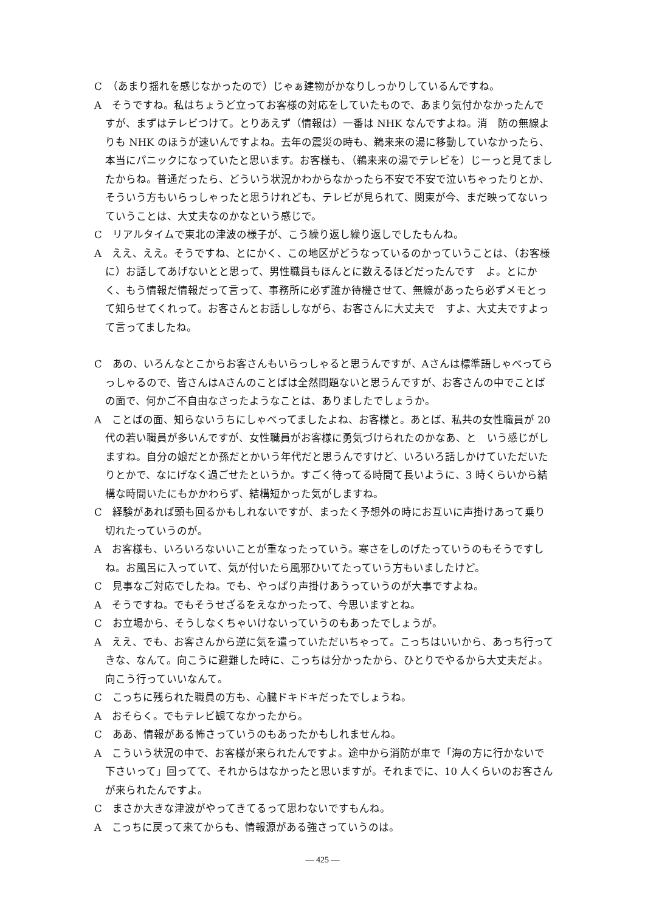C　（あまり揺れを感じなかったので）じゃぁ建物がかなりしっかりしているんですね。
A　そうですね。私はちょうど立ってお客様の対応をしていたもので、あまり気付かなかったんですが、まずはテレビつけて。とりあえず（情報は）一番は NHK なんですよね。消　防の無線よりも NHK のほうが速いんですよね。去年の震災の時も、鵜来来の湯に移動していなかったら、本当にパニックになっていたと思います。お客様も、（鵜来来の湯でテレビを）じーっと見てましたからね。普通だったら、どういう状況かわからなかったら不安で不安で泣いちゃったりとか、そういう方もいらっしゃったと思うけれども、テレビが見られて、関東が今、まだ映ってないっていうことは、大丈夫なのかなという感じで。
C　リアルタイムで東北の津波の様子が、こう繰り返し繰り返しでしたもんね。
A　ええ、ええ。そうですね、とにかく、この地区がどうなっているのかっていうことは、（お客様に）お話してあげないとと思って、男性職員もほんとに数えるほどだったんです　よ。とにかく、もう情報だ情報だって言って、事務所に必ず誰か待機させて、無線があったら必ずメモとって知らせてくれって。お客さんとお話ししながら、お客さんに大丈夫で　すよ、大丈夫ですよって言ってましたね。
C　あの、いろんなとこからお客さんもいらっしゃると思うんですが、Aさんは標準語しゃべってらっしゃるので、皆さんはAさんのことばは全然問題ないと思うんですが、お客さんの中でことばの面で、何かご不自由なさったようなことは、ありましたでしょうか。
A　ことばの面、知らないうちにしゃべってましたよね、お客様と。あとば、私共の女性職員が 20 代の若い職員が多いんですが、女性職員がお客様に勇気づけられたのかなあ、と　いう感じがしますね。自分の娘だとか孫だとかいう年代だと思うんですけど、いろいろ話しかけていただいたりとかで、なにげなく過ごせたというか。すごく待ってる時間て長いように、3 時くらいから結構な時間いたにもかかわらず、結構短かった気がしますね。
C　経験があれば頭も回るかもしれないですが、まったく予想外の時にお互いに声掛けあって乗り切れたっていうのが。
A　お客様も、いろいろないいことが重なったっていう。寒さをしのげたっていうのもそうですしね。お風呂に入っていて、気が付いたら風邪ひいてたっていう方もいましたけど。
C　見事なご対応でしたね。でも、やっぱり声掛けあうっていうのが大事ですよね。
A　そうですね。でもそうせざるをえなかったって、今思いますとね。
C　お立場から、そうしなくちゃいけないっていうのもあったでしょうが。
A　ええ、でも、お客さんから逆に気を遣っていただいちゃって。こっちはいいから、あっち行ってきな、なんて。向こうに避難した時に、こっちは分かったから、ひとりでやるから大丈夫だよ。向こう行っていいなんて。
C　こっちに残られた職員の方も、心臓ドキドキだったでしょうね。
A　おそらく。でもテレビ観てなかったから。
C　ああ、情報がある怖さっていうのもあったかもしれませんね。
A　こういう状況の中で、お客様が来られたんですよ。途中から消防が車で「海の方に行かないで下さいって」回ってて、それからはなかったと思いますが。それまでに、10 人くらいのお客さんが来られたんですよ。
C　まさか大きな津波がやってきてるって思わないですもんね。
A　こっちに戻って来てからも、情報源がある強さっていうのは。
― 425 ―